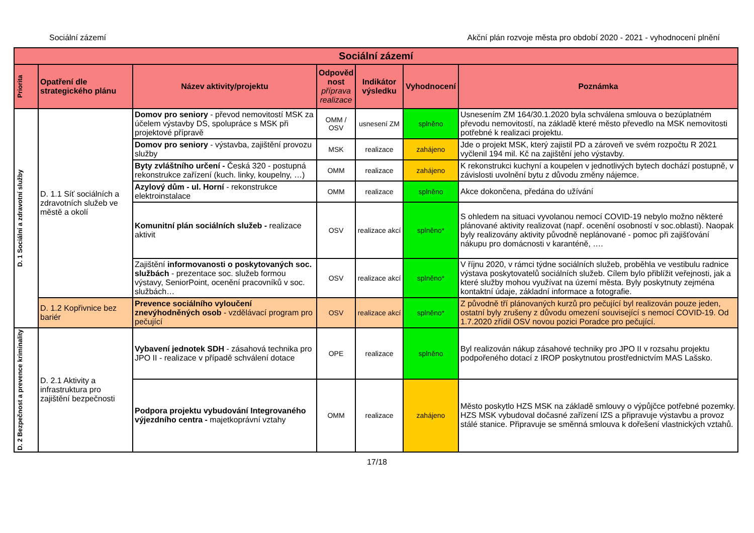Sociální zázemí Akční plán rozvoje města pro období 2020 - 2021 - vyhodnocení plnění
| Sociální zázemí | | | | | | |
| --- | --- | --- | --- | --- | --- | --- |
| Priorita | Opatření dle strategického plánu | Název aktivity/projektu | Odpověd nost příprava realizace | Indikátor výsledku | Vyhodnocení | Poznámka |
| D. 1 Sociální a zdravotní služby | D. 1.1 Síť sociálních a zdravotních služeb ve městě a okolí | Domov pro seniory - převod nemovitostí MSK za účelem výstavby DS, spolupráce s MSK při projektové přípravě | OMM / OSV | usnesení ZM | splněno | Usnesením ZM 164/30.1.2020 byla schválena smlouva o bezúplatném převodu nemovitostí, na základě které město převedlo na MSK nemovitosti potřebné k realizaci projektu. |
| | | Domov pro seniory - výstavba, zajištění provozu služby | MSK | realizace | zahájeno | Jde o projekt MSK, který zajistil PD a zároveň ve svém rozpočtu R 2021 vyčlenil 194 mil. Kč na zajištění jeho výstavby. |
| | | Byty zvláštního určení - Česká 320 - postupná rekonstrukce zařízení (kuch. linky, koupelny, …) | OMM | realizace | zahájeno | K rekonstrukci kuchyní a koupelen v jednotlivých bytech dochází postupně, v závislosti uvolnění bytu z důvodu změny nájemce. |
| | | Azylový dům - ul. Horní - rekonstrukce elektroinstalace | OMM | realizace | splněno | Akce dokončena, předána do užívání |
| | | Komunitní plán sociálních služeb - realizace aktivit | OSV | realizace akcí | splněno* | S ohledem na situaci vyvolanou nemocí COVID-19 nebylo možno některé plánované aktivity realizovat (např. ocenění osobností v soc.oblasti). Naopak byly realizovány aktivity původně neplánované - pomoc při zajišťování nákupu pro domácnosti v karanténě, …. |
| | | Zajištění informovanosti o poskytovaných soc. službách - prezentace soc. služeb formou výstavy, SeniorPoint, ocenění pracovníků v soc. službách… | OSV | realizace akcí | splněno* | V říjnu 2020, v rámci týdne sociálních služeb, proběhla ve vestibulu radnice výstava poskytovatelů sociálních služeb. Cílem bylo přiblížit veřejnosti, jak a které služby mohou využívat na území města. Byly poskytnuty zejména kontaktní údaje, základní informace a fotografie. |
| | D. 1.2 Kopřivnice bez bariér | Prevence sociálního vyloučení znevýhodněných osob - vzdělávací program pro pečující | OSV | realizace akcí | splněno* | Z původně tří plánovaných kurzů pro pečující byl realizován pouze jeden, ostatní byly zrušeny z důvodu omezení související s nemocí COVID-19. Od 1.7.2020 zřídil OSV novou pozici Poradce pro pečující. |
| D. 2 Bezpečnost a prevence kriminality | D. 2.1 Aktivity a infrastruktura pro zajištění bezpečnosti | Vybavení jednotek SDH - zásahová technika pro JPO II - realizace v případě schválení dotace | OPE | realizace | splněno | Byl realizován nákup zásahové techniky pro JPO II v rozsahu projektu podpořeného dotací z IROP poskytnutou prostřednictvím MAS Lašsko. |
| | | Podpora projektu vybudování Integrovaného výjezdního centra - majetkoprávní vztahy | OMM | realizace | zahájeno | Město poskytlo HZS MSK na základě smlouvy o výpůjčce potřebné pozemky. HZS MSK vybudoval dočasné zařízení IZS a připravuje výstavbu a provoz stálé stanice. Připravuje se směnná smlouva k dořešení vlastnických vztahů. |
17/18